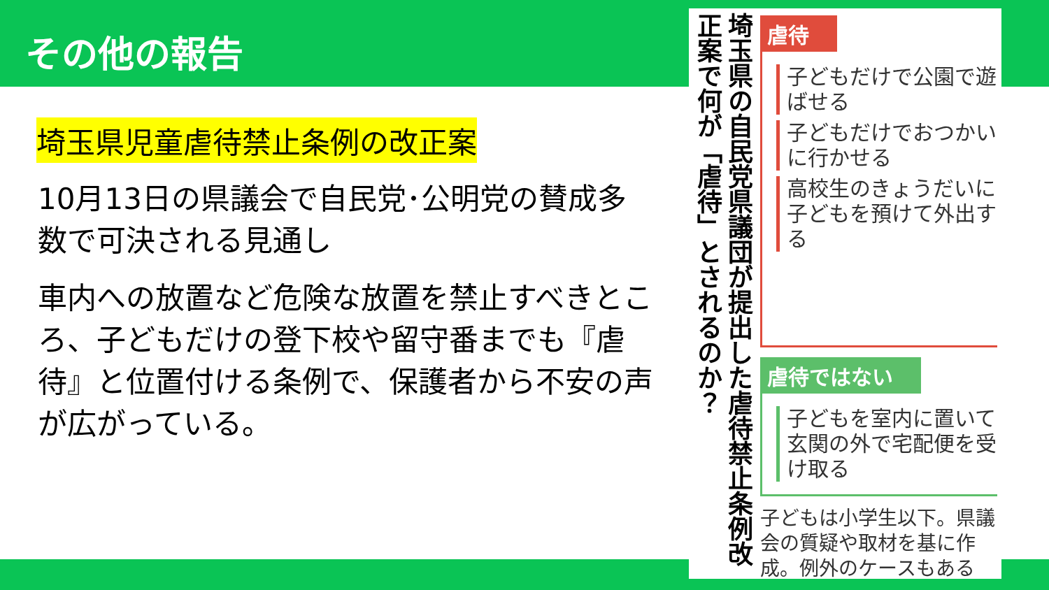その他の報告
埼玉県児童虐待禁止条例の改正案
10月13日の県議会で自民党･公明党の賛成多数で可決される見通し
車内への放置など危険な放置を禁止すべきところ、子どもだけの登下校や留守番までも『虐待』と位置付ける条例で、保護者から不安の声が広がっている。
埼玉県の自民党県議団が提出した虐待禁止条例改正案で何が「虐待」とされるのか？
虐待
子どもだけで公園で遊ばせる
子どもだけでおつかいに行かせる
高校生のきょうだいに子どもを預けて外出する
虐待ではない
子どもを室内に置いて玄関の外で宅配便を受け取る
子どもは小学生以下。県議会の質疑や取材を基に作成。例外のケースもある